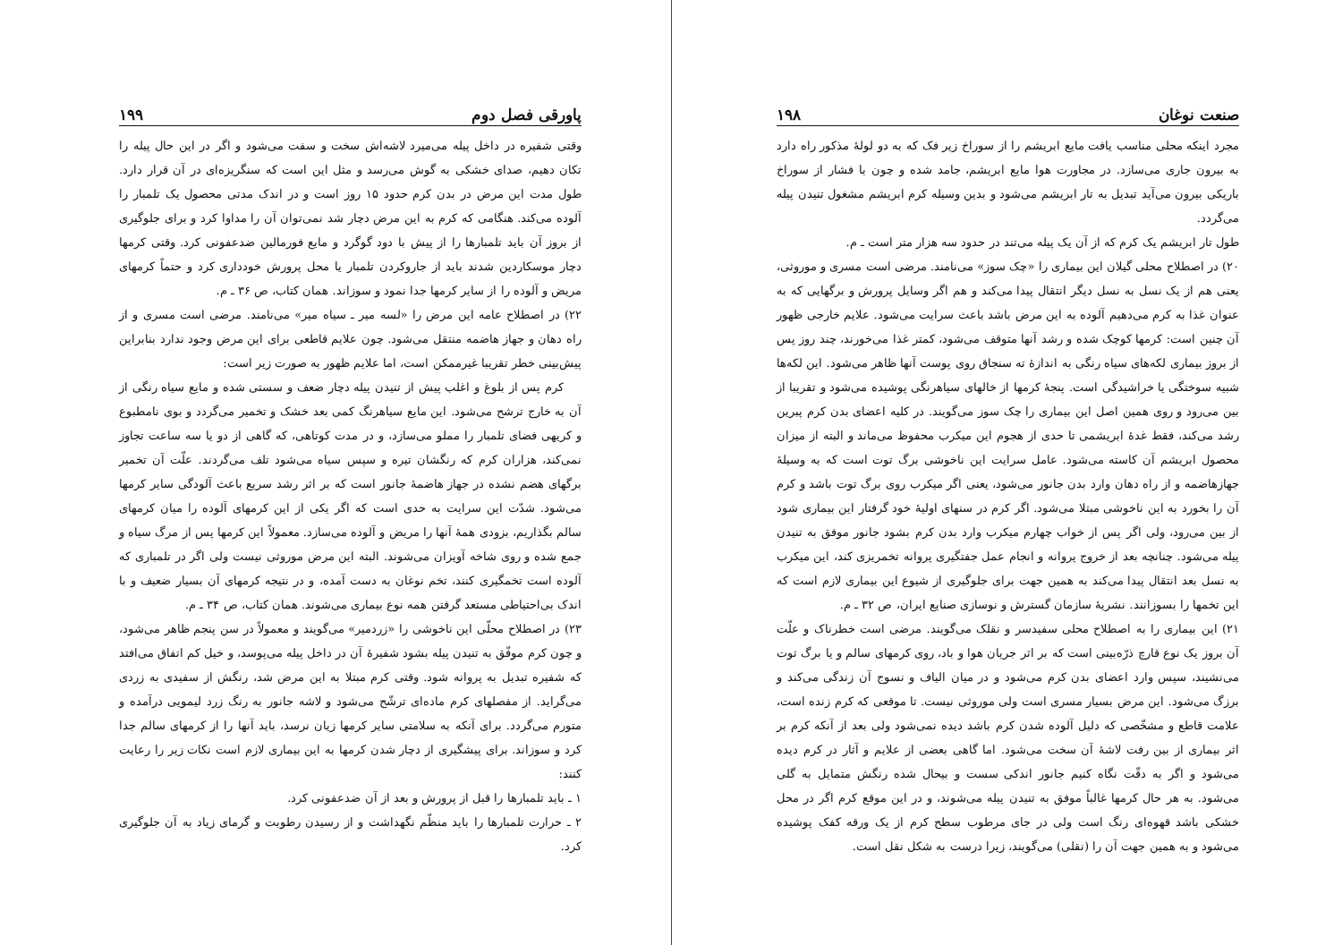صنعت نوغان ۱۹۸
مجرد اینکه محلی مناسب یافت مایع ابریشم را از سوراخ زیر فک که به دو لولهٔ مذکور راه دارد به بیرون جاری می‌سازد. در مجاورت هوا مایع ابریشم، جامد شده و چون با فشار از سوراخ باریکی بیرون می‌آید تبدیل به تار ابریشم می‌شود و بدین وسیله کرم ابریشم مشغول تنیدن پیله می‌گردد.
طول تار ابریشم یک کرم که از آن یک پیله می‌تند در حدود سه هزار متر است ـ م.
۲۰) در اصطلاح محلی گیلان این بیماری را «چک سوز» می‌نامند. مرضی است مسری و موروثی، یعنی هم از یک نسل به نسل دیگر انتقال پیدا می‌کند و هم اگر وسایل پرورش و برگهایی که به عنوان غذا به کرم می‌دهیم آلوده به این مرض باشد باعث سرایت می‌شود. علایم خارجی ظهور آن چنین است: کرمها کوچک شده و رشد آنها متوقف می‌شود، کمتر غذا می‌خورند، چند روز پس از بروز بیماری لکه‌های سیاه رنگی به اندازهٔ ته سنجاق روی پوست آنها ظاهر می‌شود. این لکه‌ها شبیه سوختگی یا خراشیدگی است. پنجهٔ کرمها از خالهای سیاهرنگی پوشیده می‌شود و تقریبا از بین می‌رود و روی همین اصل این بیماری را چک سوز می‌گویند. در کلیه اعضای بدن کرم پبرین رشد می‌کند، فقط غدهٔ ابریشمی تا حدی از هجوم این میکرب محفوظ می‌ماند و البته از میزان محصول ابریشم آن کاسته می‌شود. عامل سرایت این ناخوشی برگ توت است که به وسیلهٔ جهازهاضمه و از راه دهان وارد بدن جانور می‌شود، یعنی اگر میکرب روی برگ توت باشد و کرم آن را بخورد به این ناخوشی مبتلا می‌شود. اگر کرم در سنهای اولیهٔ خود گرفتار این بیماری شود از بین می‌رود، ولی اگر پس از خواب چهارم میکرب وارد بدن کرم بشود جانور موفق به تنیدن پیله می‌شود. چنانچه بعد از خروج پروانه و انجام عمل جفتگیری پروانه تخمریزی کند، این میکرب به نسل بعد انتقال پیدا می‌کند به همین جهت برای جلوگیری از شیوع این بیماری لازم است که این تخمها را بسوزانند. نشریهٔ سازمان گسترش و نوسازی صنایع ایران، ص ۳۲ ـ م.
۲۱) این بیماری را به اصطلاح محلی سفیدسر و نقلک می‌گویند. مرضی است خطرناک و علّت آن بروز یک نوع قارچ ذرّه‌بینی است که بر اثر جریان هوا و باد، روی کرمهای سالم و یا برگ توت می‌نشیند، سپس وارد اعضای بدن کرم می‌شود و در میان الیاف و نسوج آن زندگی می‌کند و برزگ می‌شود. این مرض بسیار مسری است ولی موروثی نیست. تا موقعی که کرم زنده است، علامت قاطع و مشخّصی که دلیل آلوده شدن کرم باشد دیده نمی‌شود ولی بعد از آنکه کرم بر اثر بیماری از بین رفت لاشهٔ آن سخت می‌شود. اما گاهی بعضی از علایم و آثار در کرم دیده می‌شود و اگر به دقّت نگاه کنیم جانور اندکی سست و بیحال شده رنگش متمایل به گلی می‌شود. به هر حال کرمها غالباً موفق به تنیدن پیله می‌شوند، و در این موقع کرم اگر در محل خشکی باشد قهوه‌ای رنگ است ولی در جای مرطوب سطح کرم از یک ورقه کفک پوشیده می‌شود و به همین جهت آن را (نقلی) می‌گویند، زیرا درست به شکل نقل است.
پاورقی فصل دوم ۱۹۹
وقتی شفیره در داخل پیله می‌میرد لاشه‌اش سخت و سفت می‌شود و اگر در این حال پیله را تکان دهیم، صدای خشکی به گوش می‌رسد و مثل این است که سنگریزه‌ای در آن قرار دارد. طول مدت این مرض در بدن کرم حدود ۱۵ روز است و در اندک مدتی محصول یک تلمبار را آلوده می‌کند. هنگامی که کرم به این مرض دچار شد نمی‌توان آن را مداوا کرد و برای جلوگیری از بروز آن باید تلمبارها را از پیش با دود گوگرد و مایع فورمالین ضدعفونی کرد. وقتی کرمها دچار موسکاردین شدند باید از جاروکردن تلمبار یا محل پرورش خودداری کرد و حتماً کرمهای مریض و آلوده را از سایر کرمها جدا نمود و سوزاند. همان کتاب، ص ۳۶ ـ م.
۲۲) در اصطلاح عامه این مرض را «لسه میر ـ سیاه میر» می‌نامند. مرضی است مسری و از راه دهان و جهاز هاضمه منتقل می‌شود. چون علایم قاطعی برای این مرض وجود ندارد بنابراین پیش‌بینی خطر تقریبا غیرممکن است، اما علایم ظهور به صورت زیر است:
کرم پس از بلوغ و اغلب پیش از تنیدن پیله دچار ضعف و سستی شده و مایع سیاه رنگی از آن به خارج ترشح می‌شود. این مایع سیاهرنگ کمی بعد خشک و تخمیر می‌گردد و بوی نامطبوع و کریهی فضای تلمبار را مملو می‌سازد، و در مدت کوتاهی، که گاهی از دو یا سه ساعت تجاوز نمی‌کند، هزاران کرم که رنگشان تیره و سپس سیاه می‌شود تلف می‌گردند. علّت آن تخمیر برگهای هضم نشده در جهاز هاضمهٔ جانور است که بر اثر رشد سریع باعث آلودگی سایر کرمها می‌شود. شدّت این سرایت به حدی است که اگر یکی از این کرمهای آلوده را میان کرمهای سالم بگذاریم، بزودی همهٔ آنها را مریض و آلوده می‌سازد. معمولاً این کرمها پس از مرگ سیاه و جمع شده و روی شاخه آویزان می‌شوند. البته این مرض موروثی نیست ولی اگر در تلمباری که آلوده است تخمگیری کنند، تخم نوغان به دست آمده، و در نتیجه کرمهای آن بسیار ضعیف و با اندک بی‌احتیاطی مستعد گرفتن همه نوع بیماری می‌شوند. همان کتاب، ص ۳۴ ـ م.
۲۳) در اصطلاح محلّی این ناخوشی را «زردمیر» می‌گویند و معمولاً در سن پنجم ظاهر می‌شود، و چون کرم موفّق به تنیدن پیله بشود شفیرهٔ آن در داخل پیله می‌پوسد، و خیل کم اتفاق می‌افتد که شفیره تبدیل به پروانه شود. وقتی کرم مبتلا به این مرض شد، رنگش از سفیدی به زردی می‌گراید. از مفصلهای کرم ماده‌ای ترشّح می‌شود و لاشه جانور به رنگ زرد لیمویی درآمده و متورم می‌گردد. برای آنکه به سلامتی سایر کرمها زیان نرسد، باید آنها را از کرمهای سالم جدا کرد و سوزاند. برای پیشگیری از دچار شدن کرمها به این بیماری لازم است نکات زیر را رعایت کنند:
۱ ـ باید تلمبارها را قبل از پرورش و بعد از آن ضدعفونی کرد.
۲ ـ حرارت تلمبارها را باید منظّم نگهداشت و از رسیدن رطوبت و گرمای زیاد به آن جلوگیری کرد.